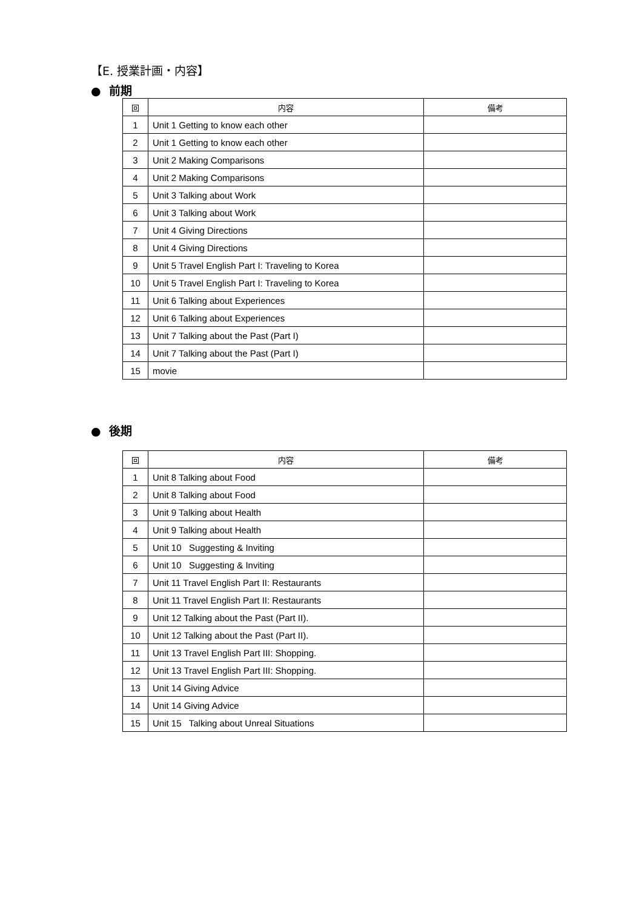【E. 授業計画・内容】
● 前期
| 回 | 内容 | 備考 |
| --- | --- | --- |
| 1 | Unit 1 Getting to know each other | |
| 2 | Unit 1 Getting to know each other | |
| 3 | Unit 2 Making Comparisons | |
| 4 | Unit 2 Making Comparisons | |
| 5 | Unit 3 Talking about Work | |
| 6 | Unit 3 Talking about Work | |
| 7 | Unit 4 Giving Directions | |
| 8 | Unit 4 Giving Directions | |
| 9 | Unit 5 Travel English Part I: Traveling to Korea | |
| 10 | Unit 5 Travel English Part I: Traveling to Korea | |
| 11 | Unit 6 Talking about Experiences | |
| 12 | Unit 6 Talking about Experiences | |
| 13 | Unit 7 Talking about the Past (Part I) | |
| 14 | Unit 7 Talking about the Past (Part I) | |
| 15 | movie | |
● 後期
| 回 | 内容 | 備考 |
| --- | --- | --- |
| 1 | Unit 8 Talking about Food | |
| 2 | Unit 8 Talking about Food | |
| 3 | Unit 9 Talking about Health | |
| 4 | Unit 9 Talking about Health | |
| 5 | Unit 10 Suggesting & Inviting | |
| 6 | Unit 10 Suggesting & Inviting | |
| 7 | Unit 11 Travel English Part II: Restaurants | |
| 8 | Unit 11 Travel English Part II: Restaurants | |
| 9 | Unit 12 Talking about the Past (Part II). | |
| 10 | Unit 12 Talking about the Past (Part II). | |
| 11 | Unit 13 Travel English Part III: Shopping. | |
| 12 | Unit 13 Travel English Part III: Shopping. | |
| 13 | Unit 14 Giving Advice | |
| 14 | Unit 14 Giving Advice | |
| 15 | Unit 15 Talking about Unreal Situations | |